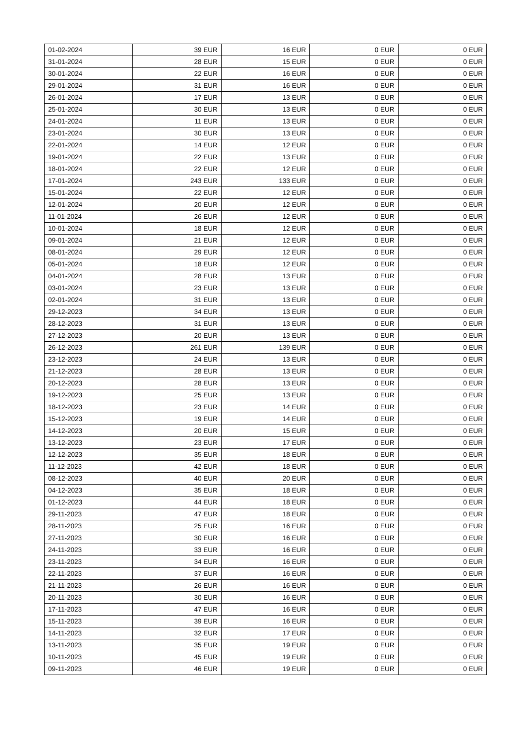| 01-02-2024 | 39 EUR | 16 EUR | 0 EUR | 0 EUR |
| 31-01-2024 | 28 EUR | 15 EUR | 0 EUR | 0 EUR |
| 30-01-2024 | 22 EUR | 16 EUR | 0 EUR | 0 EUR |
| 29-01-2024 | 31 EUR | 16 EUR | 0 EUR | 0 EUR |
| 26-01-2024 | 17 EUR | 13 EUR | 0 EUR | 0 EUR |
| 25-01-2024 | 30 EUR | 13 EUR | 0 EUR | 0 EUR |
| 24-01-2024 | 11 EUR | 13 EUR | 0 EUR | 0 EUR |
| 23-01-2024 | 30 EUR | 13 EUR | 0 EUR | 0 EUR |
| 22-01-2024 | 14 EUR | 12 EUR | 0 EUR | 0 EUR |
| 19-01-2024 | 22 EUR | 13 EUR | 0 EUR | 0 EUR |
| 18-01-2024 | 22 EUR | 12 EUR | 0 EUR | 0 EUR |
| 17-01-2024 | 243 EUR | 133 EUR | 0 EUR | 0 EUR |
| 15-01-2024 | 22 EUR | 12 EUR | 0 EUR | 0 EUR |
| 12-01-2024 | 20 EUR | 12 EUR | 0 EUR | 0 EUR |
| 11-01-2024 | 26 EUR | 12 EUR | 0 EUR | 0 EUR |
| 10-01-2024 | 18 EUR | 12 EUR | 0 EUR | 0 EUR |
| 09-01-2024 | 21 EUR | 12 EUR | 0 EUR | 0 EUR |
| 08-01-2024 | 29 EUR | 12 EUR | 0 EUR | 0 EUR |
| 05-01-2024 | 18 EUR | 12 EUR | 0 EUR | 0 EUR |
| 04-01-2024 | 28 EUR | 13 EUR | 0 EUR | 0 EUR |
| 03-01-2024 | 23 EUR | 13 EUR | 0 EUR | 0 EUR |
| 02-01-2024 | 31 EUR | 13 EUR | 0 EUR | 0 EUR |
| 29-12-2023 | 34 EUR | 13 EUR | 0 EUR | 0 EUR |
| 28-12-2023 | 31 EUR | 13 EUR | 0 EUR | 0 EUR |
| 27-12-2023 | 20 EUR | 13 EUR | 0 EUR | 0 EUR |
| 26-12-2023 | 261 EUR | 139 EUR | 0 EUR | 0 EUR |
| 23-12-2023 | 24 EUR | 13 EUR | 0 EUR | 0 EUR |
| 21-12-2023 | 28 EUR | 13 EUR | 0 EUR | 0 EUR |
| 20-12-2023 | 28 EUR | 13 EUR | 0 EUR | 0 EUR |
| 19-12-2023 | 25 EUR | 13 EUR | 0 EUR | 0 EUR |
| 18-12-2023 | 23 EUR | 14 EUR | 0 EUR | 0 EUR |
| 15-12-2023 | 19 EUR | 14 EUR | 0 EUR | 0 EUR |
| 14-12-2023 | 20 EUR | 15 EUR | 0 EUR | 0 EUR |
| 13-12-2023 | 23 EUR | 17 EUR | 0 EUR | 0 EUR |
| 12-12-2023 | 35 EUR | 18 EUR | 0 EUR | 0 EUR |
| 11-12-2023 | 42 EUR | 18 EUR | 0 EUR | 0 EUR |
| 08-12-2023 | 40 EUR | 20 EUR | 0 EUR | 0 EUR |
| 04-12-2023 | 35 EUR | 18 EUR | 0 EUR | 0 EUR |
| 01-12-2023 | 44 EUR | 18 EUR | 0 EUR | 0 EUR |
| 29-11-2023 | 47 EUR | 18 EUR | 0 EUR | 0 EUR |
| 28-11-2023 | 25 EUR | 16 EUR | 0 EUR | 0 EUR |
| 27-11-2023 | 30 EUR | 16 EUR | 0 EUR | 0 EUR |
| 24-11-2023 | 33 EUR | 16 EUR | 0 EUR | 0 EUR |
| 23-11-2023 | 34 EUR | 16 EUR | 0 EUR | 0 EUR |
| 22-11-2023 | 37 EUR | 16 EUR | 0 EUR | 0 EUR |
| 21-11-2023 | 26 EUR | 16 EUR | 0 EUR | 0 EUR |
| 20-11-2023 | 30 EUR | 16 EUR | 0 EUR | 0 EUR |
| 17-11-2023 | 47 EUR | 16 EUR | 0 EUR | 0 EUR |
| 15-11-2023 | 39 EUR | 16 EUR | 0 EUR | 0 EUR |
| 14-11-2023 | 32 EUR | 17 EUR | 0 EUR | 0 EUR |
| 13-11-2023 | 35 EUR | 19 EUR | 0 EUR | 0 EUR |
| 10-11-2023 | 45 EUR | 19 EUR | 0 EUR | 0 EUR |
| 09-11-2023 | 46 EUR | 19 EUR | 0 EUR | 0 EUR |